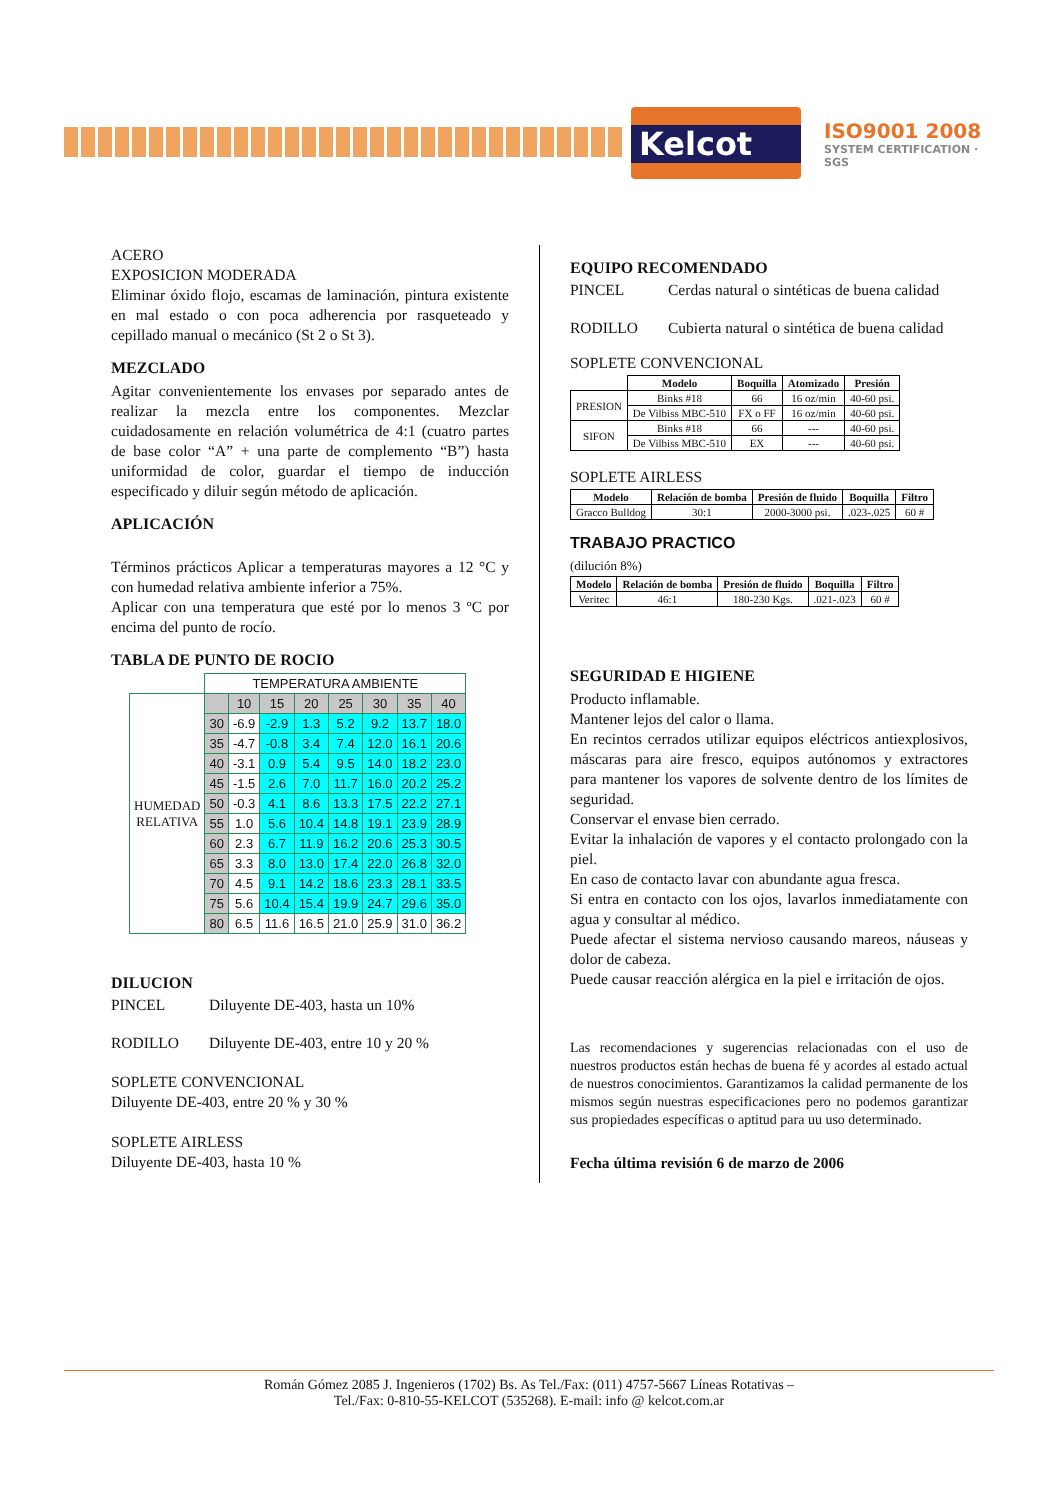Kelcot
ISO9001 2008
SYSTEM CERTIFICATION · SGS
ACERO
EXPOSICION MODERADA
Eliminar óxido flojo, escamas de laminación, pintura existente en mal estado o con poca adherencia por rasqueteado y cepillado manual o mecánico (St 2 o St 3).
MEZCLADO
Agitar convenientemente los envases por separado antes de realizar la mezcla entre los componentes. Mezclar cuidadosamente en relación volumétrica de 4:1 (cuatro partes de base color “A” + una parte de complemento “B”) hasta uniformidad de color, guardar el tiempo de inducción especificado y diluir según método de aplicación.
APLICACIÓN
Términos prácticos Aplicar a temperaturas mayores a 12 °C y con humedad relativa ambiente inferior a 75%.
Aplicar con una temperatura que esté por lo menos 3 ºC por encima del punto de rocío.
TABLA DE PUNTO DE ROCIO
| | TEMPERATURA AMBIENTE | | | | | | | |
| HUMEDAD RELATIVA | | 10 | 15 | 20 | 25 | 30 | 35 | 40 |
| | 30 | -6.9 | -2.9 | 1.3 | 5.2 | 9.2 | 13.7 | 18.0 |
| | 35 | -4.7 | -0.8 | 3.4 | 7.4 | 12.0 | 16.1 | 20.6 |
| | 40 | -3.1 | 0.9 | 5.4 | 9.5 | 14.0 | 18.2 | 23.0 |
| | 45 | -1.5 | 2.6 | 7.0 | 11.7 | 16.0 | 20.2 | 25.2 |
| | 50 | -0.3 | 4.1 | 8.6 | 13.3 | 17.5 | 22.2 | 27.1 |
| | 55 | 1.0 | 5.6 | 10.4 | 14.8 | 19.1 | 23.9 | 28.9 |
| | 60 | 2.3 | 6.7 | 11.9 | 16.2 | 20.6 | 25.3 | 30.5 |
| | 65 | 3.3 | 8.0 | 13.0 | 17.4 | 22.0 | 26.8 | 32.0 |
| | 70 | 4.5 | 9.1 | 14.2 | 18.6 | 23.3 | 28.1 | 33.5 |
| | 75 | 5.6 | 10.4 | 15.4 | 19.9 | 24.7 | 29.6 | 35.0 |
| | 80 | 6.5 | 11.6 | 16.5 | 21.0 | 25.9 | 31.0 | 36.2 |
DILUCION
PINCEL Diluyente DE-403, hasta un 10%
RODILLO Diluyente DE-403, entre 10 y 20 %
SOPLETE CONVENCIONAL
Diluyente DE-403, entre 20 % y 30 %
SOPLETE AIRLESS
Diluyente DE-403, hasta 10 %
EQUIPO RECOMENDADO
PINCEL Cerdas natural o sintéticas de buena calidad
RODILLO Cubierta natural o sintética de buena calidad
SOPLETE CONVENCIONAL
| | Modelo | Boquilla | Atomizado | Presión |
| --- | --- | --- | --- | --- |
| PRESION | Binks #18 | 66 | 16 oz/min | 40-60 psi. |
| | De Vilbiss MBC-510 | FX o FF | 16 oz/min | 40-60 psi. |
| SIFON | Binks #18 | 66 | --- | 40-60 psi. |
| | De Vilbiss MBC-510 | EX | --- | 40-60 psi. |
SOPLETE AIRLESS
| Modelo | Relación de bomba | Presión de fluido | Boquilla | Filtro |
| --- | --- | --- | --- | --- |
| Gracco Bulldog | 30:1 | 2000-3000 psi. | .023-.025 | 60 # |
TRABAJO PRACTICO
(dilución 8%)
| Modelo | Relación de bomba | Presión de fluido | Boquilla | Filtro |
| --- | --- | --- | --- | --- |
| Veritec | 46:1 | 180-230 Kgs. | .021-.023 | 60 # |
SEGURIDAD E HIGIENE
Producto inflamable.
Mantener lejos del calor o llama.
En recintos cerrados utilizar equipos eléctricos antiexplosivos, máscaras para aire fresco, equipos autónomos y extractores para mantener los vapores de solvente dentro de los límites de seguridad.
Conservar el envase bien cerrado.
Evitar la inhalación de vapores y el contacto prolongado con la piel.
En caso de contacto lavar con abundante agua fresca.
Si entra en contacto con los ojos, lavarlos inmediatamente con agua y consultar al médico.
Puede afectar el sistema nervioso causando mareos, náuseas y dolor de cabeza.
Puede causar reacción alérgica en la piel e irritación de ojos.
Las recomendaciones y sugerencias relacionadas con el uso de nuestros productos están hechas de buena fé y acordes al estado actual de nuestros conocimientos. Garantizamos la calidad permanente de los mismos según nuestras especificaciones pero no podemos garantizar sus propiedades específicas o aptitud para uu uso determinado.
Fecha última revisión 6 de marzo de 2006
Román Gómez 2085 J. Ingenieros (1702) Bs. As Tel./Fax: (011) 4757-5667 Líneas Rotativas –
Tel./Fax: 0-810-55-KELCOT (535268). E-mail: info @ kelcot.com.ar